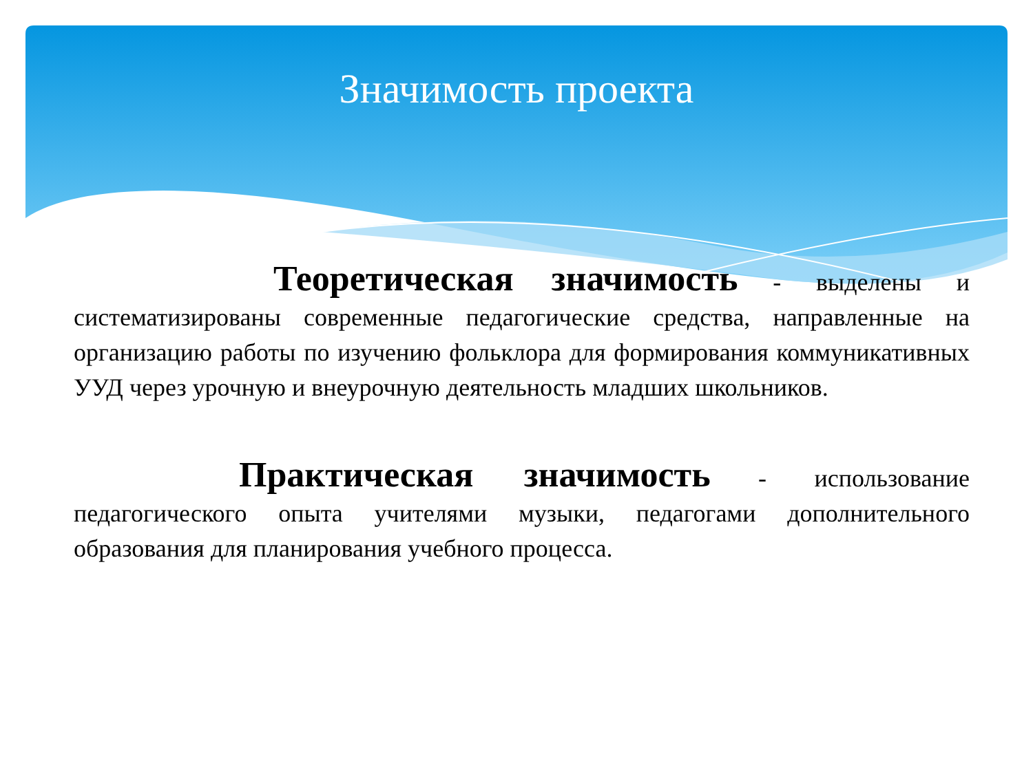Значимость проекта
Теоретическая значимость - выделены и систематизированы современные педагогические средства, направленные на организацию работы по изучению фольклора для формирования коммуникативных УУД через урочную и внеурочную деятельность младших школьников.
Практическая значимость - использование педагогического опыта учителями музыки, педагогами дополнительного образования для планирования учебного процесса.